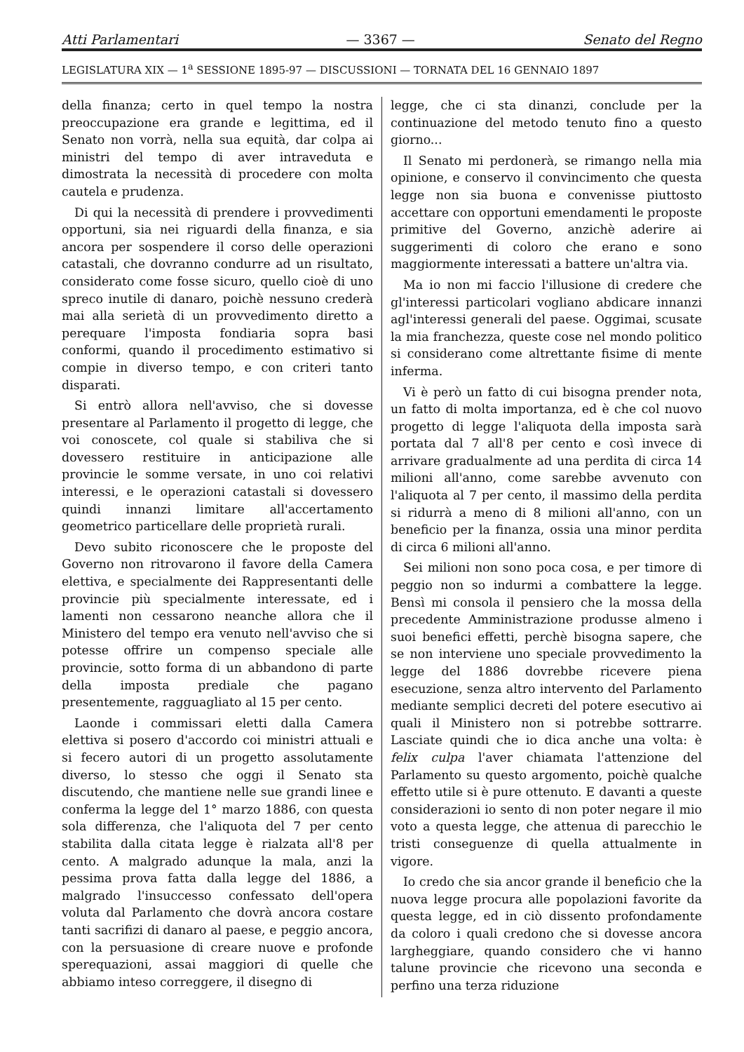Atti Parlamentari — 3367 — Senato del Regno
LEGISLATURA XIX — 1<sup>a</sup> SESSIONE 1895-97 — DISCUSSIONI — TORNATA DEL 16 GENNAIO 1897
della finanza; certo in quel tempo la nostra preoccupazione era grande e legittima, ed il Senato non vorrà, nella sua equità, dar colpa ai ministri del tempo di aver intraveduta e dimostrata la necessità di procedere con molta cautela e prudenza.
Di qui la necessità di prendere i provvedimenti opportuni, sia nei riguardi della finanza, e sia ancora per sospendere il corso delle operazioni catastali, che dovranno condurre ad un risultato, considerato come fosse sicuro, quello cioè di uno spreco inutile di danaro, poichè nessuno crederà mai alla serietà di un provvedimento diretto a perequare l'imposta fondiaria sopra basi conformi, quando il procedimento estimativo si compie in diverso tempo, e con criteri tanto disparati.
Si entrò allora nell'avviso, che si dovesse presentare al Parlamento il progetto di legge, che voi conoscete, col quale si stabiliva che si dovessero restituire in anticipazione alle provincie le somme versate, in uno coi relativi interessi, e le operazioni catastali si dovessero quindi innanzi limitare all'accertamento geometrico particellare delle proprietà rurali.
Devo subito riconoscere che le proposte del Governo non ritrovarono il favore della Camera elettiva, e specialmente dei Rappresentanti delle provincie più specialmente interessate, ed i lamenti non cessarono neanche allora che il Ministero del tempo era venuto nell'avviso che si potesse offrire un compenso speciale alle provincie, sotto forma di un abbandono di parte della imposta prediale che pagano presentemente, ragguagliato al 15 per cento.
Laonde i commissari eletti dalla Camera elettiva si posero d'accordo coi ministri attuali e si fecero autori di un progetto assolutamente diverso, lo stesso che oggi il Senato sta discutendo, che mantiene nelle sue grandi linee e conferma la legge del 1° marzo 1886, con questa sola differenza, che l'aliquota del 7 per cento stabilita dalla citata legge è rialzata all'8 per cento. A malgrado adunque la mala, anzi la pessima prova fatta dalla legge del 1886, a malgrado l'insuccesso confessato dell'opera voluta dal Parlamento che dovrà ancora costare tanti sacrifizi di danaro al paese, e peggio ancora, con la persuasione di creare nuove e profonde sperequazioni, assai maggiori di quelle che abbiamo inteso correggere, il disegno di
legge, che ci sta dinanzi, conclude per la continuazione del metodo tenuto fino a questo giorno...
Il Senato mi perdonerà, se rimango nella mia opinione, e conservo il convincimento che questa legge non sia buona e convenisse piuttosto accettare con opportuni emendamenti le proposte primitive del Governo, anzichè aderire ai suggerimenti di coloro che erano e sono maggiormente interessati a battere un'altra via.
Ma io non mi faccio l'illusione di credere che gl'interessi particolari vogliano abdicare innanzi agl'interessi generali del paese. Oggimai, scusate la mia franchezza, queste cose nel mondo politico si considerano come altrettante fisime di mente inferma.
Vi è però un fatto di cui bisogna prender nota, un fatto di molta importanza, ed è che col nuovo progetto di legge l'aliquota della imposta sarà portata dal 7 all'8 per cento e così invece di arrivare gradualmente ad una perdita di circa 14 milioni all'anno, come sarebbe avvenuto con l'aliquota al 7 per cento, il massimo della perdita si ridurrà a meno di 8 milioni all'anno, con un beneficio per la finanza, ossia una minor perdita di circa 6 milioni all'anno.
Sei milioni non sono poca cosa, e per timore di peggio non so indurmi a combattere la legge. Bensì mi consola il pensiero che la mossa della precedente Amministrazione produsse almeno i suoi benefici effetti, perchè bisogna sapere, che se non interviene uno speciale provvedimento la legge del 1886 dovrebbe ricevere piena esecuzione, senza altro intervento del Parlamento mediante semplici decreti del potere esecutivo ai quali il Ministero non si potrebbe sottrarre. Lasciate quindi che io dica anche una volta: è felix culpa l'aver chiamata l'attenzione del Parlamento su questo argomento, poichè qualche effetto utile si è pure ottenuto. E davanti a queste considerazioni io sento di non poter negare il mio voto a questa legge, che attenua di parecchio le tristi conseguenze di quella attualmente in vigore.
Io credo che sia ancor grande il beneficio che la nuova legge procura alle popolazioni favorite da questa legge, ed in ciò dissento profondamente da coloro i quali credono che si dovesse ancora largheggiare, quando considero che vi hanno talune provincie che ricevono una seconda e perfino una terza riduzione